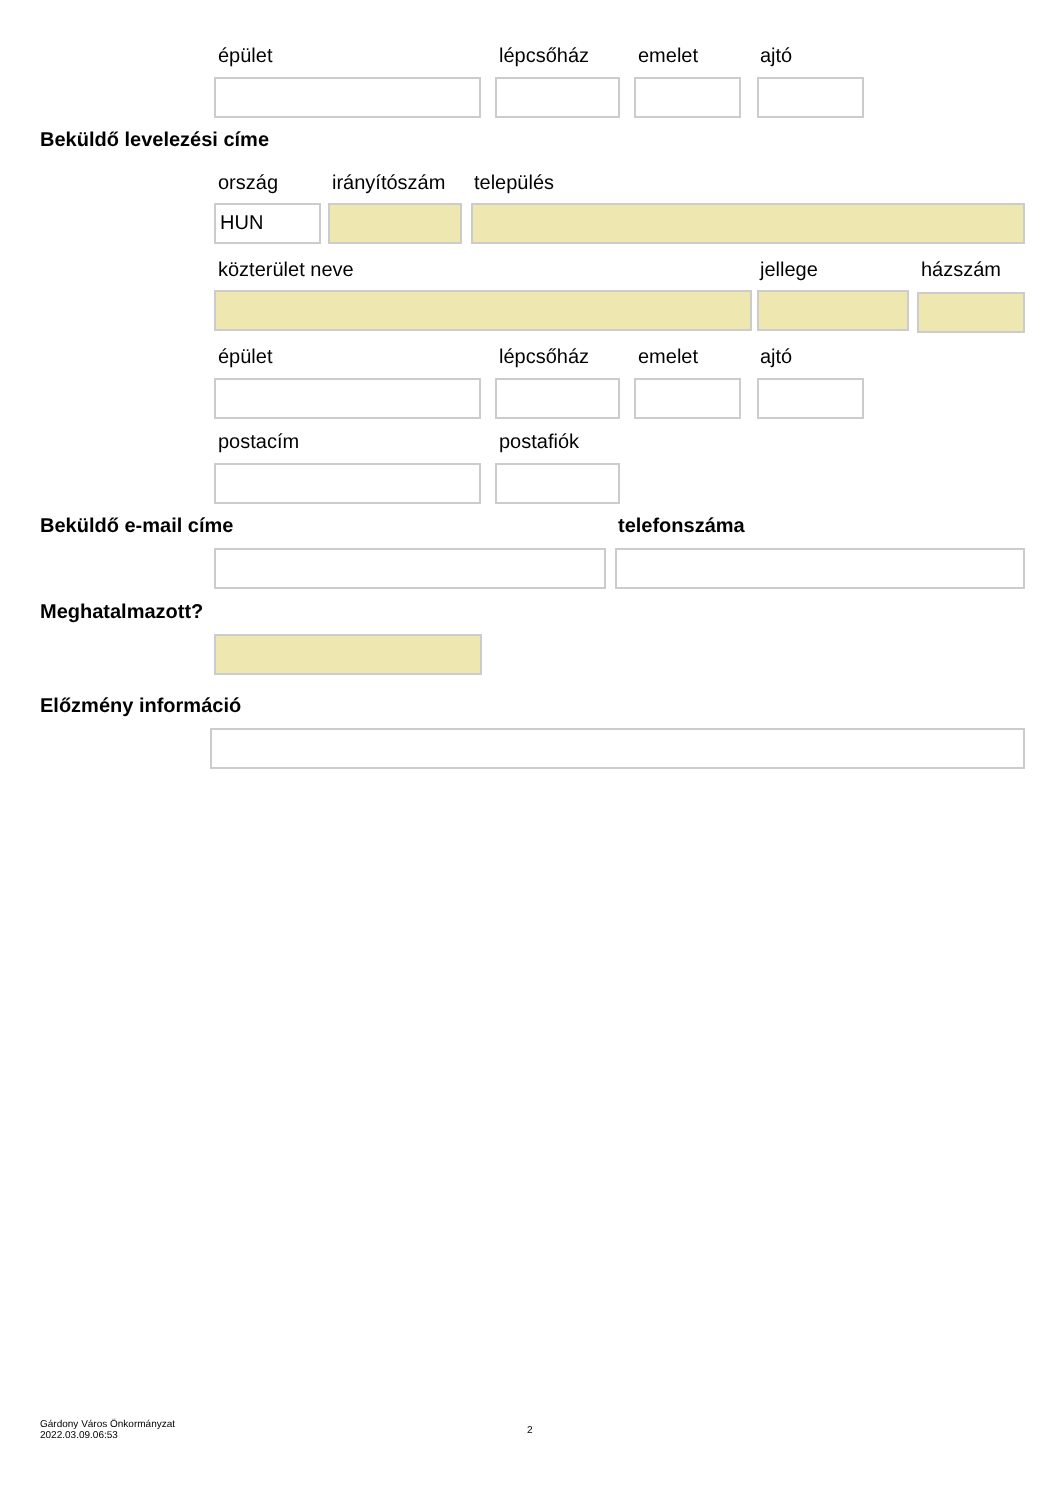épület lépcsőház emelet ajtó
Beküldő levelezési címe
ország irányítószám település
HUN
közterület neve jellege házszám
épület lépcsőház emelet ajtó
postacím postafiók
Beküldő e-mail címe telefonszáma
Meghatalmazott?
Előzmény információ
Gárdony Város Önkormányzat
2022.03.09.06:53
2